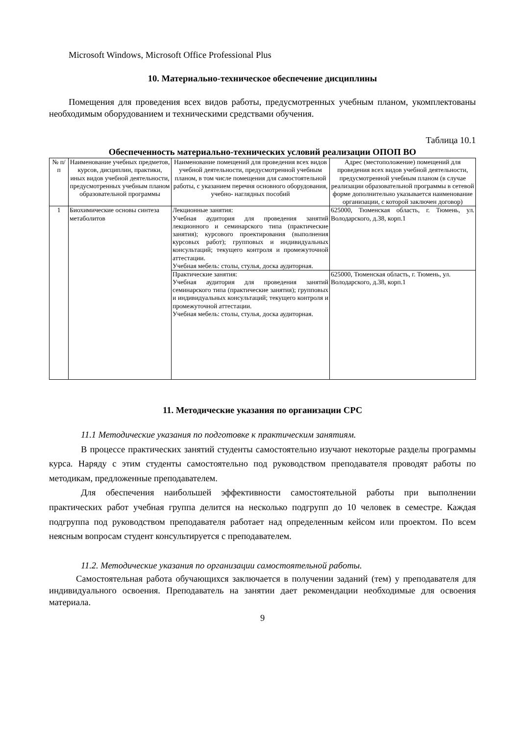Microsoft Windows, Microsoft Office Professional Plus
10. Материально-техническое обеспечение дисциплины
Помещения для проведения всех видов работы, предусмотренных учебным планом, укомплектованы необходимым оборудованием и техническими средствами обучения.
Таблица 10.1
Обеспеченность материально-технических условий реализации ОПОП ВО
| № п/п | Наименование учебных предметов, курсов, дисциплин, практики, иных видов учебной деятельности, предусмотренных учебным планом образовательной программы | Наименование помещений для проведения всех видов учебной деятельности, предусмотренной учебным планом, в том числе помещения для самостоятельной работы, с указанием перечня основного оборудования, учебно- наглядных пособий | Адрес (местоположение) помещений для проведения всех видов учебной деятельности, предусмотренной учебным планом (в случае реализации образовательной программы в сетевой форме дополнительно указывается наименование организации, с которой заключен договор) |
| --- | --- | --- | --- |
| 1 | Биохимические основы синтеза метаболитов | Лекционные занятия: Учебная аудитория для проведения занятий лекционного и семинарского типа (практические занятия); курсового проектирования (выполнения курсовых работ); групповых и индивидуальных консультаций; текущего контроля и промежуточной аттестации. Учебная мебель: столы, стулья, доска аудиторная. | 625000, Тюменская область, г. Тюмень, ул. Володарского, д.38, корп.1 |
| | | Практические занятия: Учебная аудитория для проведения занятий семинарского типа (практические занятия); групповых и индивидуальных консультаций; текущего контроля и промежуточной аттестации. Учебная мебель: столы, стулья, доска аудиторная. | 625000, Тюменская область, г. Тюмень, ул. Володарского, д.38, корп.1 |
11. Методические указания по организации СРС
11.1 Методические указания по подготовке к практическим занятиям.
В процессе практических занятий студенты самостоятельно изучают некоторые разделы программы курса. Наряду с этим студенты самостоятельно под руководством преподавателя проводят работы по методикам, предложенные преподавателем.
Для обеспечения наибольшей эффективности самостоятельной работы при выполнении практических работ учебная группа делится на несколько подгрупп до 10 человек в семестре. Каждая подгруппа под руководством преподавателя работает над определенным кейсом или проектом. По всем неясным вопросам студент консультируется с преподавателем.
11.2. Методические указания по организации самостоятельной работы.
Самостоятельная работа обучающихся заключается в получении заданий (тем) у преподавателя для индивидуального освоения. Преподаватель на занятии дает рекомендации необходимые для освоения материала.
9